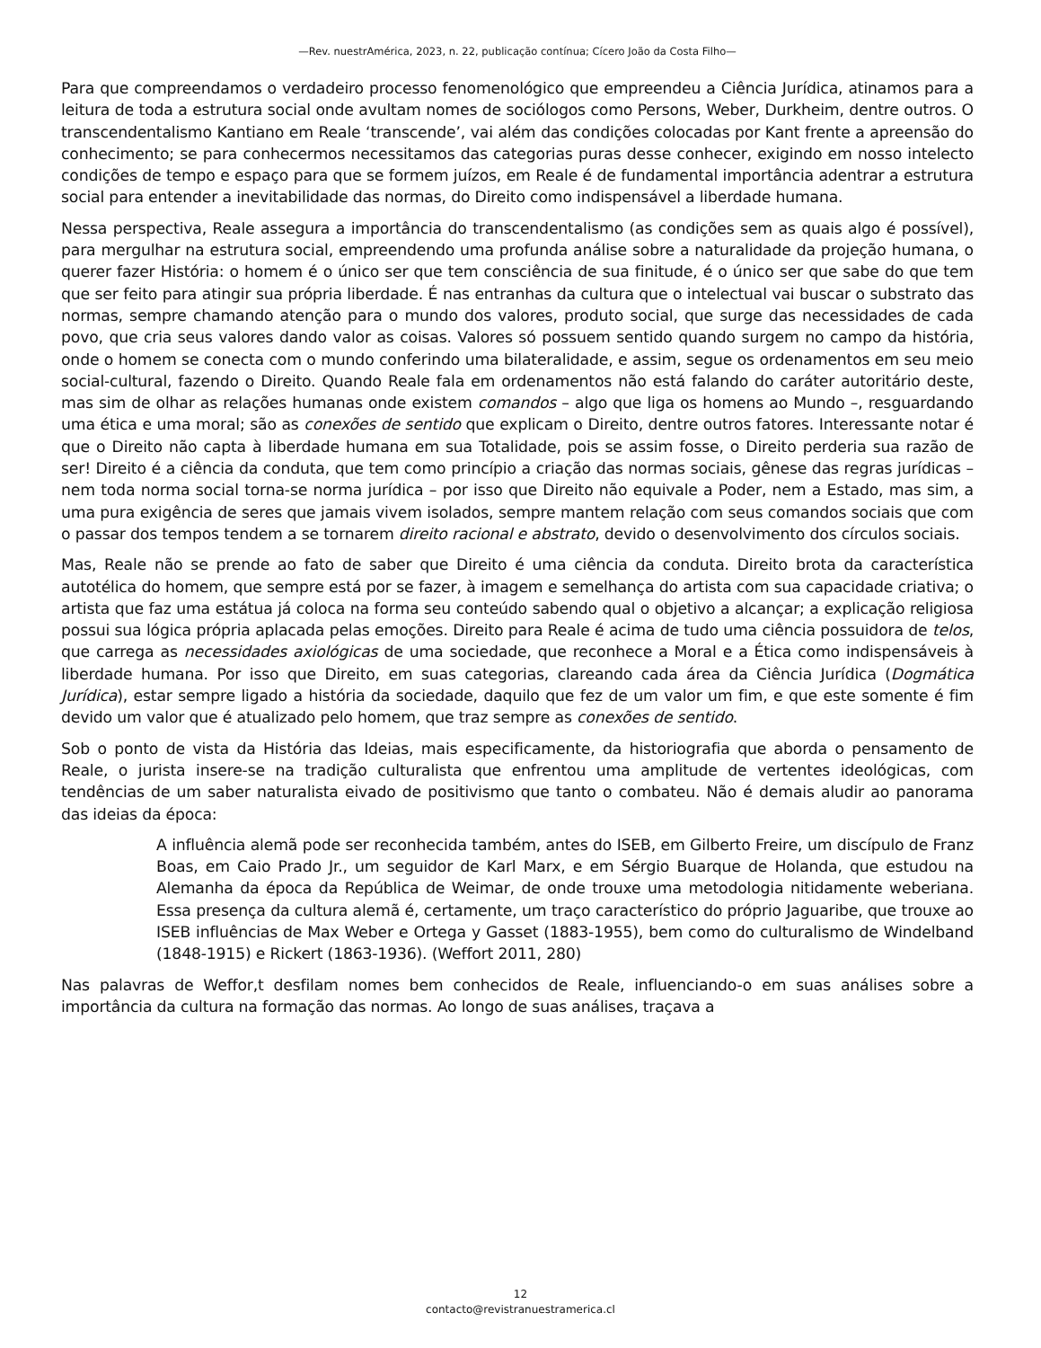—Rev. nuestrAmérica, 2023, n. 22, publicação contínua; Cícero João da Costa Filho—
Para que compreendamos o verdadeiro processo fenomenológico que empreendeu a Ciência Jurídica, atinamos para a leitura de toda a estrutura social onde avultam nomes de sociólogos como Persons, Weber, Durkheim, dentre outros. O transcendentalismo Kantiano em Reale ‘transcende’, vai além das condições colocadas por Kant frente a apreensão do conhecimento; se para conhecermos necessitamos das categorias puras desse conhecer, exigindo em nosso intelecto condições de tempo e espaço para que se formem juízos, em Reale é de fundamental importância adentrar a estrutura social para entender a inevitabilidade das normas, do Direito como indispensável a liberdade humana.
Nessa perspectiva, Reale assegura a importância do transcendentalismo (as condições sem as quais algo é possível), para mergulhar na estrutura social, empreendendo uma profunda análise sobre a naturalidade da projeção humana, o querer fazer História: o homem é o único ser que tem consciência de sua finitude, é o único ser que sabe do que tem que ser feito para atingir sua própria liberdade. É nas entranhas da cultura que o intelectual vai buscar o substrato das normas, sempre chamando atenção para o mundo dos valores, produto social, que surge das necessidades de cada povo, que cria seus valores dando valor as coisas. Valores só possuem sentido quando surgem no campo da história, onde o homem se conecta com o mundo conferindo uma bilateralidade, e assim, segue os ordenamentos em seu meio social-cultural, fazendo o Direito. Quando Reale fala em ordenamentos não está falando do caráter autoritário deste, mas sim de olhar as relações humanas onde existem comandos – algo que liga os homens ao Mundo –, resguardando uma ética e uma moral; são as conexões de sentido que explicam o Direito, dentre outros fatores. Interessante notar é que o Direito não capta à liberdade humana em sua Totalidade, pois se assim fosse, o Direito perderia sua razão de ser! Direito é a ciência da conduta, que tem como princípio a criação das normas sociais, gênese das regras jurídicas – nem toda norma social torna-se norma jurídica – por isso que Direito não equivale a Poder, nem a Estado, mas sim, a uma pura exigência de seres que jamais vivem isolados, sempre mantem relação com seus comandos sociais que com o passar dos tempos tendem a se tornarem direito racional e abstrato, devido o desenvolvimento dos círculos sociais.
Mas, Reale não se prende ao fato de saber que Direito é uma ciência da conduta. Direito brota da característica autotélica do homem, que sempre está por se fazer, à imagem e semelhança do artista com sua capacidade criativa; o artista que faz uma estátua já coloca na forma seu conteúdo sabendo qual o objetivo a alcançar; a explicação religiosa possui sua lógica própria aplacada pelas emoções. Direito para Reale é acima de tudo uma ciência possuidora de telos, que carrega as necessidades axiológicas de uma sociedade, que reconhece a Moral e a Ética como indispensáveis à liberdade humana. Por isso que Direito, em suas categorias, clareando cada área da Ciência Jurídica (Dogmática Jurídica), estar sempre ligado a história da sociedade, daquilo que fez de um valor um fim, e que este somente é fim devido um valor que é atualizado pelo homem, que traz sempre as conexões de sentido.
Sob o ponto de vista da História das Ideias, mais especificamente, da historiografia que aborda o pensamento de Reale, o jurista insere-se na tradição culturalista que enfrentou uma amplitude de vertentes ideológicas, com tendências de um saber naturalista eivado de positivismo que tanto o combateu. Não é demais aludir ao panorama das ideias da época:
A influência alemã pode ser reconhecida também, antes do ISEB, em Gilberto Freire, um discípulo de Franz Boas, em Caio Prado Jr., um seguidor de Karl Marx, e em Sérgio Buarque de Holanda, que estudou na Alemanha da época da República de Weimar, de onde trouxe uma metodologia nitidamente weberiana. Essa presença da cultura alemã é, certamente, um traço característico do próprio Jaguaribe, que trouxe ao ISEB influências de Max Weber e Ortega y Gasset (1883-1955), bem como do culturalismo de Windelband (1848-1915) e Rickert (1863-1936). (Weffort 2011, 280)
Nas palavras de Weffor,t desfilam nomes bem conhecidos de Reale, influenciando-o em suas análises sobre a importância da cultura na formação das normas. Ao longo de suas análises, traçava a
12
contacto@revistranuestramerica.cl